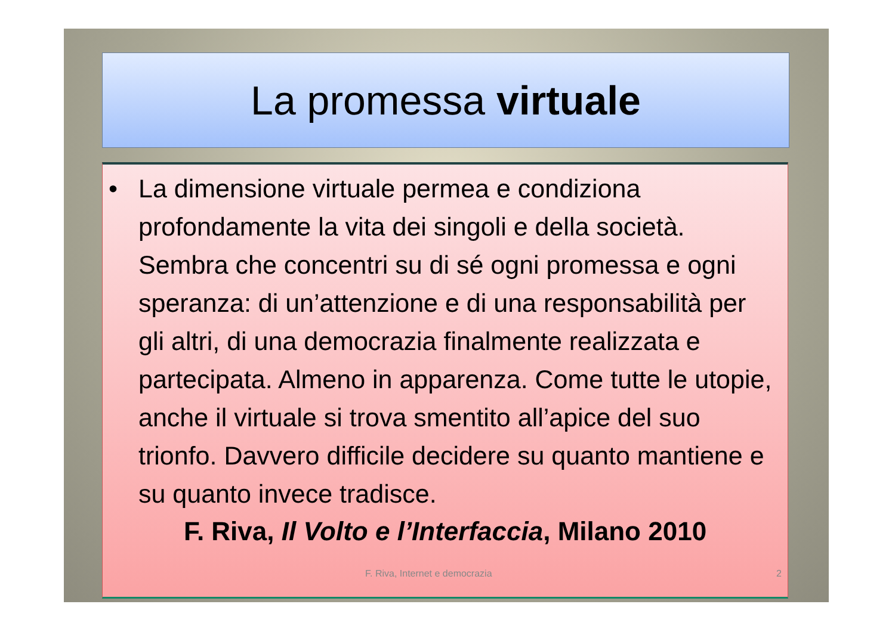La promessa virtuale
• La dimensione virtuale permea e condiziona profondamente la vita dei singoli e della società. Sembra che concentri su di sé ogni promessa e ogni speranza: di un’attenzione e di una responsabilità per gli altri, di una democrazia finalmente realizzata e partecipata. Almeno in apparenza. Come tutte le utopie, anche il virtuale si trova smentito all’apice del suo trionfo. Davvero difficile decidere su quanto mantiene e su quanto invece tradisce.
F. Riva, Il Volto e l’Interfaccia, Milano 2010
F. Riva, Internet e democrazia 2